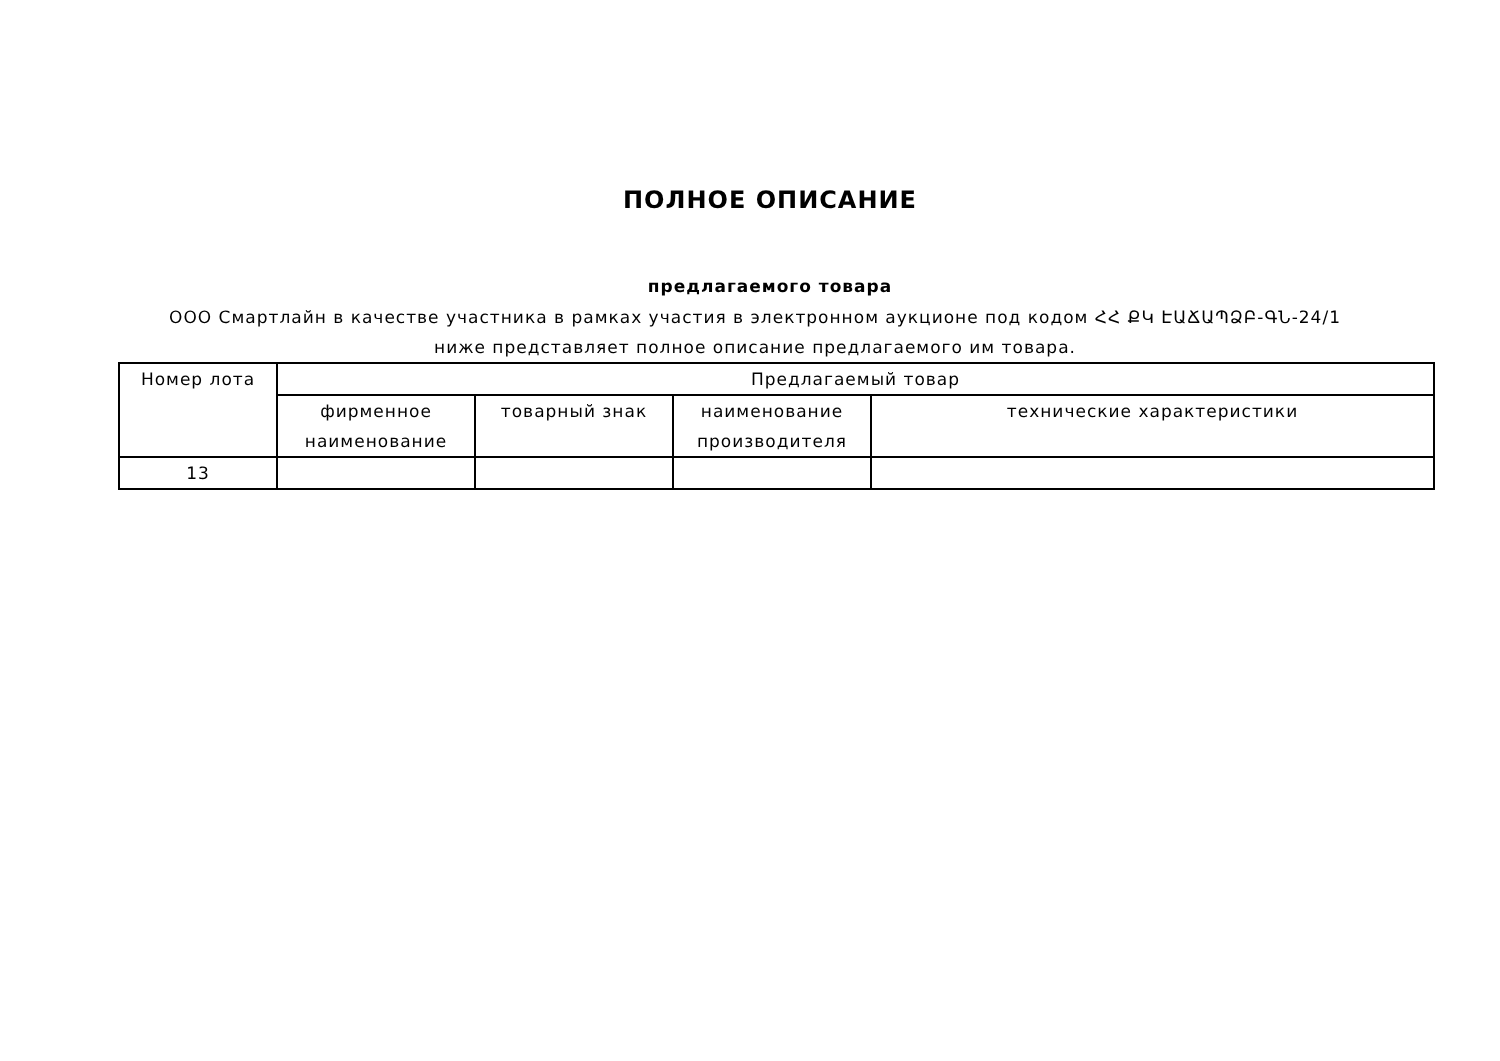ПОЛНОЕ ОПИСАНИЕ
предлагаемого товара
ООО Смартлайн в качестве участника в рамках участия в электронном аукционе под кодом ՀՀ ՔԿ ԷԱՃԱՊՁԲ-ԳՆ-24/1 ниже представляет полное описание предлагаемого им товара.
| Номер лота | Предлагаемый товар | | | |
| --- | --- | --- | --- | --- |
| | фирменное наименование | товарный знак | наименование производителя | технические характеристики |
| 13 | | | | |